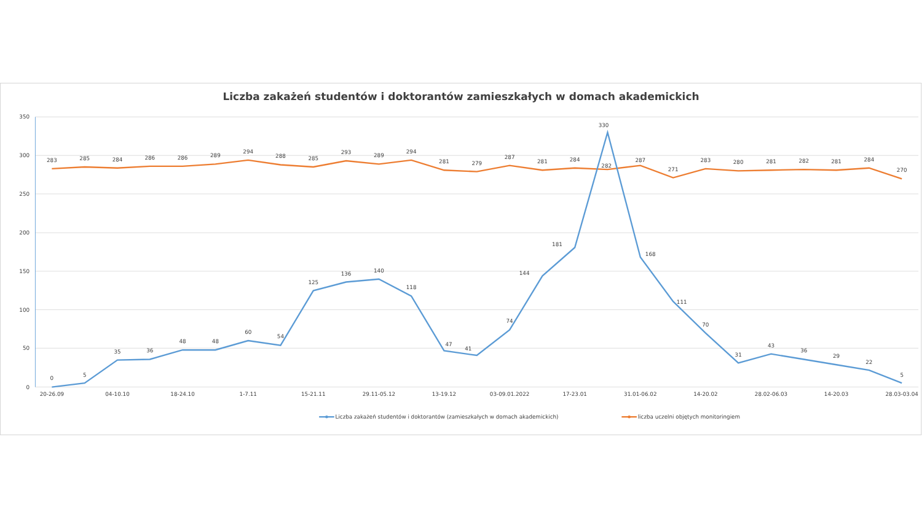Liczba zakażeń studentów i doktorantów zamieszkałych w domach akademickich
350
300
250
200
150
100
50
0
20-26.09
04-10.10
18-24.10
1-7.11
15-21.11
29.11-05.12
13-19.12
03-09.01.2022
17-23.01
31.01-06.02
14-20.02
28.02-06.03
14-20.03
28.03-03.04
283
285
284
286
286
289
294
288
285
293
289
294
281
279
287
281
284
282
287
271
283
280
281
282
281
284
270
0
5
35
36
48
48
60
54
125
136
140
118
47
41
74
144
181
330
168
111
70
31
43
36
29
22
5
Liczba zakażeń studentów i doktorantów (zamieszkałych w domach akademickich)
liczba uczelni objętych monitoringiem